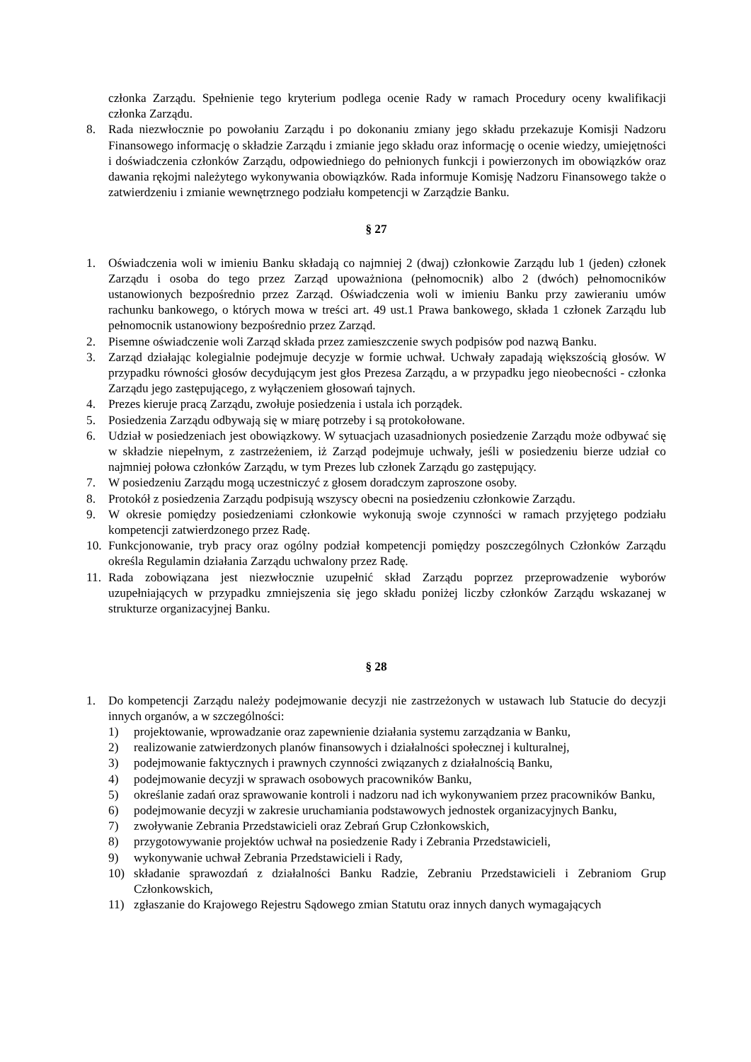członka Zarządu. Spełnienie tego kryterium podlega ocenie Rady w ramach Procedury oceny kwalifikacji członka Zarządu.
8. Rada niezwłocznie po powołaniu Zarządu i po dokonaniu zmiany jego składu przekazuje Komisji Nadzoru Finansowego informację o składzie Zarządu i zmianie jego składu oraz informację o ocenie wiedzy, umiejętności i doświadczenia członków Zarządu, odpowiedniego do pełnionych funkcji i powierzonych im obowiązków oraz dawania rękojmi należytego wykonywania obowiązków. Rada informuje Komisję Nadzoru Finansowego także o zatwierdzeniu i zmianie wewnętrznego podziału kompetencji w Zarządzie Banku.
§ 27
1. Oświadczenia woli w imieniu Banku składają co najmniej 2 (dwaj) członkowie Zarządu lub 1 (jeden) członek Zarządu i osoba do tego przez Zarząd upoważniona (pełnomocnik) albo 2 (dwóch) pełnomocników ustanowionych bezpośrednio przez Zarząd. Oświadczenia woli w imieniu Banku przy zawieraniu umów rachunku bankowego, o których mowa w treści art. 49 ust.1 Prawa bankowego, składa 1 członek Zarządu lub pełnomocnik ustanowiony bezpośrednio przez Zarząd.
2. Pisemne oświadczenie woli Zarząd składa przez zamieszczenie swych podpisów pod nazwą Banku.
3. Zarząd działając kolegialnie podejmuje decyzje w formie uchwał. Uchwały zapadają większością głosów. W przypadku równości głosów decydującym jest głos Prezesa Zarządu, a w przypadku jego nieobecności - członka Zarządu jego zastępującego, z wyłączeniem głosowań tajnych.
4. Prezes kieruje pracą Zarządu, zwołuje posiedzenia i ustala ich porządek.
5. Posiedzenia Zarządu odbywają się w miarę potrzeby i są protokołowane.
6. Udział w posiedzeniach jest obowiązkowy. W sytuacjach uzasadnionych posiedzenie Zarządu może odbywać się w składzie niepełnym, z zastrzeżeniem, iż Zarząd podejmuje uchwały, jeśli w posiedzeniu bierze udział co najmniej połowa członków Zarządu, w tym Prezes lub członek Zarządu go zastępujący.
7. W posiedzeniu Zarządu mogą uczestniczyć z głosem doradczym zaproszone osoby.
8. Protokół z posiedzenia Zarządu podpisują wszyscy obecni na posiedzeniu członkowie Zarządu.
9. W okresie pomiędzy posiedzeniami członkowie wykonują swoje czynności w ramach przyjętego podziału kompetencji zatwierdzonego przez Radę.
10. Funkcjonowanie, tryb pracy oraz ogólny podział kompetencji pomiędzy poszczególnych Członków Zarządu określa Regulamin działania Zarządu uchwalony przez Radę.
11. Rada zobowiązana jest niezwłocznie uzupełnić skład Zarządu poprzez przeprowadzenie wyborów uzupełniających w przypadku zmniejszenia się jego składu poniżej liczby członków Zarządu wskazanej w strukturze organizacyjnej Banku.
§ 28
1. Do kompetencji Zarządu należy podejmowanie decyzji nie zastrzeżonych w ustawach lub Statucie do decyzji innych organów, a w szczególności:
1) projektowanie, wprowadzanie oraz zapewnienie działania systemu zarządzania w Banku,
2) realizowanie zatwierdzonych planów finansowych i działalności społecznej i kulturalnej,
3) podejmowanie faktycznych i prawnych czynności związanych z działalnością Banku,
4) podejmowanie decyzji w sprawach osobowych pracowników Banku,
5) określanie zadań oraz sprawowanie kontroli i nadzoru nad ich wykonywaniem przez pracowników Banku,
6) podejmowanie decyzji w zakresie uruchamiania podstawowych jednostek organizacyjnych Banku,
7) zwoływanie Zebrania Przedstawicieli oraz Zebrań Grup Członkowskich,
8) przygotowywanie projektów uchwał na posiedzenie Rady i Zebrania Przedstawicieli,
9) wykonywanie uchwał Zebrania Przedstawicieli i Rady,
10) składanie sprawozdań z działalności Banku Radzie, Zebraniu Przedstawicieli i Zebraniom Grup Członkowskich,
11) zgłaszanie do Krajowego Rejestru Sądowego zmian Statutu oraz innych danych wymagających